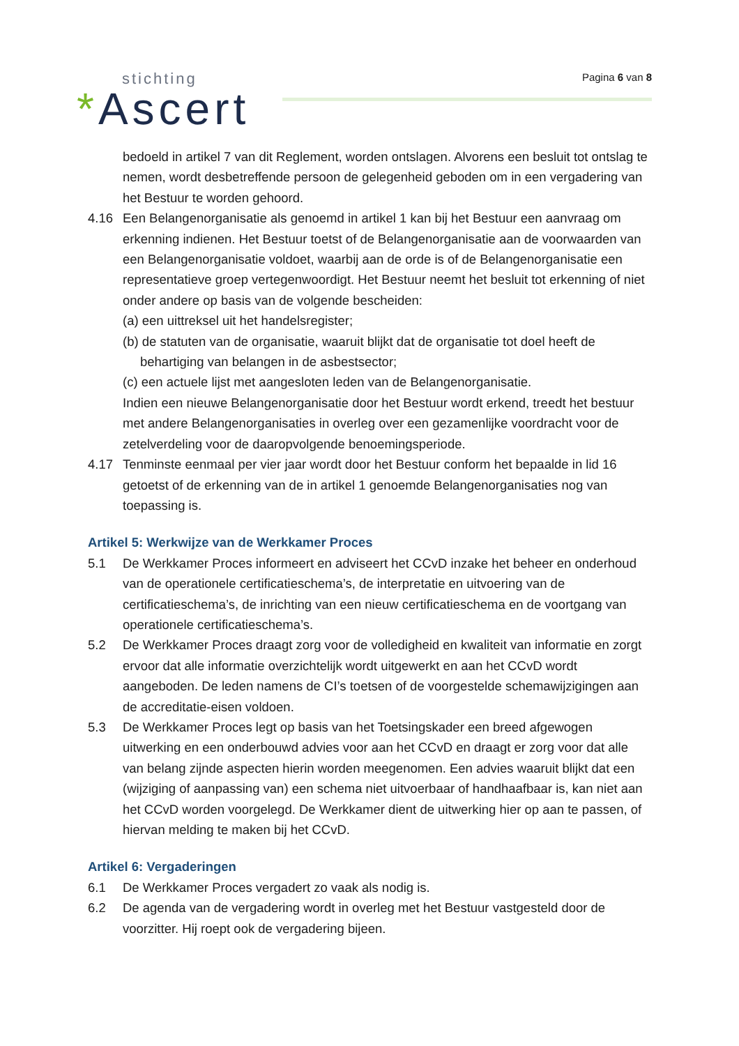stichting
*Ascert
Pagina 6 van 8
bedoeld in artikel 7 van dit Reglement, worden ontslagen. Alvorens een besluit tot ontslag te nemen, wordt desbetreffende persoon de gelegenheid geboden om in een vergadering van het Bestuur te worden gehoord.
4.16 Een Belangenorganisatie als genoemd in artikel 1 kan bij het Bestuur een aanvraag om erkenning indienen. Het Bestuur toetst of de Belangenorganisatie aan de voorwaarden van een Belangenorganisatie voldoet, waarbij aan de orde is of de Belangenorganisatie een representatieve groep vertegenwoordigt. Het Bestuur neemt het besluit tot erkenning of niet onder andere op basis van de volgende bescheiden:
(a) een uittreksel uit het handelsregister;
(b) de statuten van de organisatie, waaruit blijkt dat de organisatie tot doel heeft de behartiging van belangen in de asbestsector;
(c) een actuele lijst met aangesloten leden van de Belangenorganisatie.
Indien een nieuwe Belangenorganisatie door het Bestuur wordt erkend, treedt het bestuur met andere Belangenorganisaties in overleg over een gezamenlijke voordracht voor de zetelverdeling voor de daaropvolgende benoemingsperiode.
4.17 Tenminste eenmaal per vier jaar wordt door het Bestuur conform het bepaalde in lid 16 getoetst of de erkenning van de in artikel 1 genoemde Belangenorganisaties nog van toepassing is.
Artikel 5: Werkwijze van de Werkkamer Proces
5.1 De Werkkamer Proces informeert en adviseert het CCvD inzake het beheer en onderhoud van de operationele certificatieschema’s, de interpretatie en uitvoering van de certificatieschema’s, de inrichting van een nieuw certificatieschema en de voortgang van operationele certificatieschema’s.
5.2 De Werkkamer Proces draagt zorg voor de volledigheid en kwaliteit van informatie en zorgt ervoor dat alle informatie overzichtelijk wordt uitgewerkt en aan het CCvD wordt aangeboden. De leden namens de CI’s toetsen of de voorgestelde schemawijzigingen aan de accreditatie-eisen voldoen.
5.3 De Werkkamer Proces legt op basis van het Toetsingskader een breed afgewogen uitwerking en een onderbouwd advies voor aan het CCvD en draagt er zorg voor dat alle van belang zijnde aspecten hierin worden meegenomen. Een advies waaruit blijkt dat een (wijziging of aanpassing van) een schema niet uitvoerbaar of handhaafbaar is, kan niet aan het CCvD worden voorgelegd. De Werkkamer dient de uitwerking hier op aan te passen, of hiervan melding te maken bij het CCvD.
Artikel 6: Vergaderingen
6.1 De Werkkamer Proces vergadert zo vaak als nodig is.
6.2 De agenda van de vergadering wordt in overleg met het Bestuur vastgesteld door de voorzitter. Hij roept ook de vergadering bijeen.